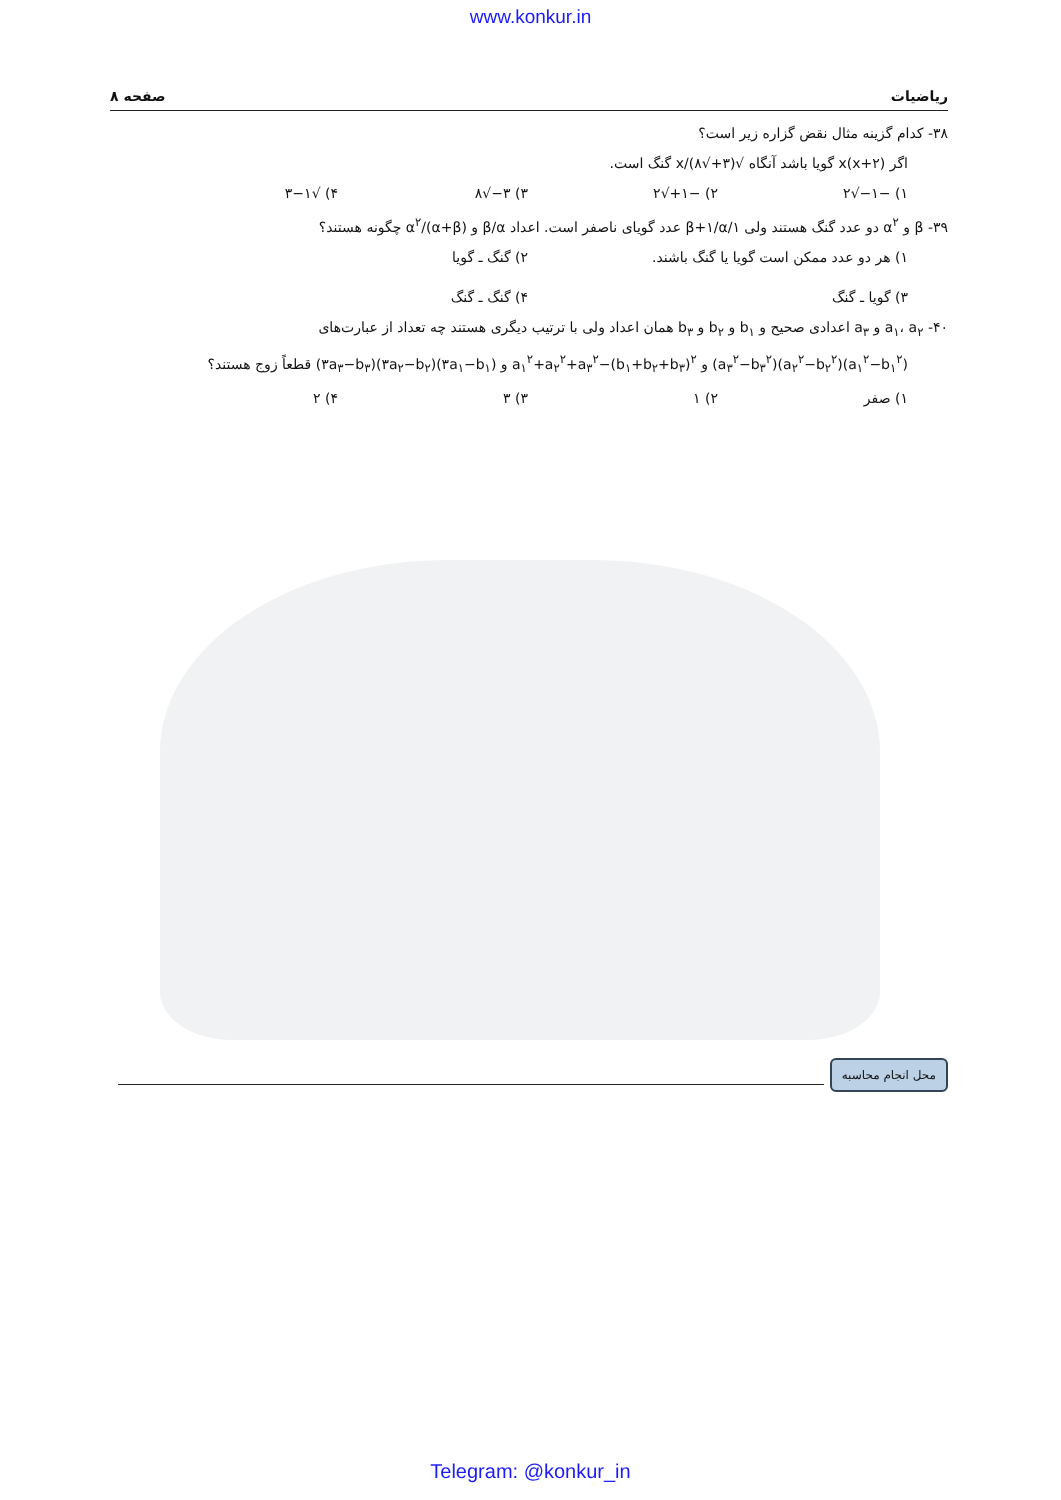www.konkur.in
ریاضیات صفحه ۸
۳۸- کدام گزینه مثال نقض گزاره زیر است؟
اگر x(x+۲) گویا باشد آنگاه √(۳+√۸)/x گنگ است.
۱) −۱−√۲ ۲) −۱+√۲ ۳) ۳−√۸ ۴) √۳−۱
۳۹- β و α<sup>۲</sup> دو عدد گنگ هستند ولی ۱/β+۱/α عدد گویای ناصفر است. اعداد β/α و (α+β)/α<sup>۲</sup> چگونه هستند؟
۱) هر دو عدد ممکن است گویا یا گنگ باشند. ۲) گنگ ـ گویا
۳) گویا ـ گنگ ۴) گنگ ـ گنگ
۴۰- a<sub>۱</sub>، a<sub>۲</sub> و a<sub>۳</sub> اعدادی صحیح و b<sub>۱</sub> و b<sub>۲</sub> و b<sub>۳</sub> همان اعداد ولی با ترتیب دیگری هستند چه تعداد از عبارت‌های
(a<sub>۱</sub><sup>۲</sup>−b<sub>۱</sub><sup>۲</sup>)(a<sub>۲</sub><sup>۲</sup>−b<sub>۲</sub><sup>۲</sup>)(a<sub>۳</sub><sup>۲</sup>−b<sub>۳</sub><sup>۲</sup>) و a<sub>۱</sub><sup>۲</sup>+a<sub>۲</sub><sup>۲</sup>+a<sub>۳</sub><sup>۲</sup>−(b<sub>۱</sub>+b<sub>۲</sub>+b<sub>۳</sub>)<sup>۲</sup> و (۳a<sub>۱</sub>−b<sub>۱</sub>)(۳a<sub>۲</sub>−b<sub>۲</sub>)(۳a<sub>۳</sub>−b<sub>۳</sub>) قطعاً زوج هستند؟
۱) صفر ۲) ۱ ۳) ۳ ۴) ۲
محل انجام محاسبه
Telegram: @konkur_in